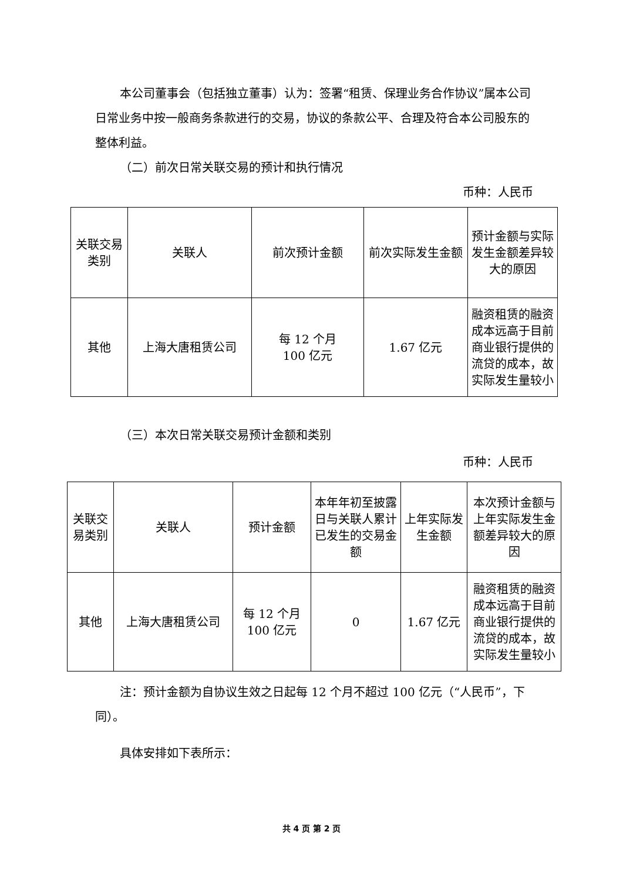本公司董事会（包括独立董事）认为：签署“租赁、保理业务合作协议”属本公司日常业务中按一般商务条款进行的交易，协议的条款公平、合理及符合本公司股东的整体利益。
（二）前次日常关联交易的预计和执行情况
币种：人民币
| 关联交易类别 | 关联人 | 前次预计金额 | 前次实际发生金额 | 预计金额与实际发生金额差异较大的原因 |
| 其他 | 上海大唐租赁公司 | 每 12 个月 100 亿元 | 1.67 亿元 | 融资租赁的融资成本远高于目前商业银行提供的流贷的成本，故实际发生量较小 |
（三）本次日常关联交易预计金额和类别
币种：人民币
| 关联交易类别 | 关联人 | 预计金额 | 本年年初至披露日与关联人累计已发生的交易金额 | 上年实际发生金额 | 本次预计金额与上年实际发生金额差异较大的原因 |
| 其他 | 上海大唐租赁公司 | 每 12 个月 100 亿元 | 0 | 1.67 亿元 | 融资租赁的融资成本远高于目前商业银行提供的流贷的成本，故实际发生量较小 |
注：预计金额为自协议生效之日起每 12 个月不超过 100 亿元（“人民币”，下同）。
具体安排如下表所示：
共 4 页 第 2 页